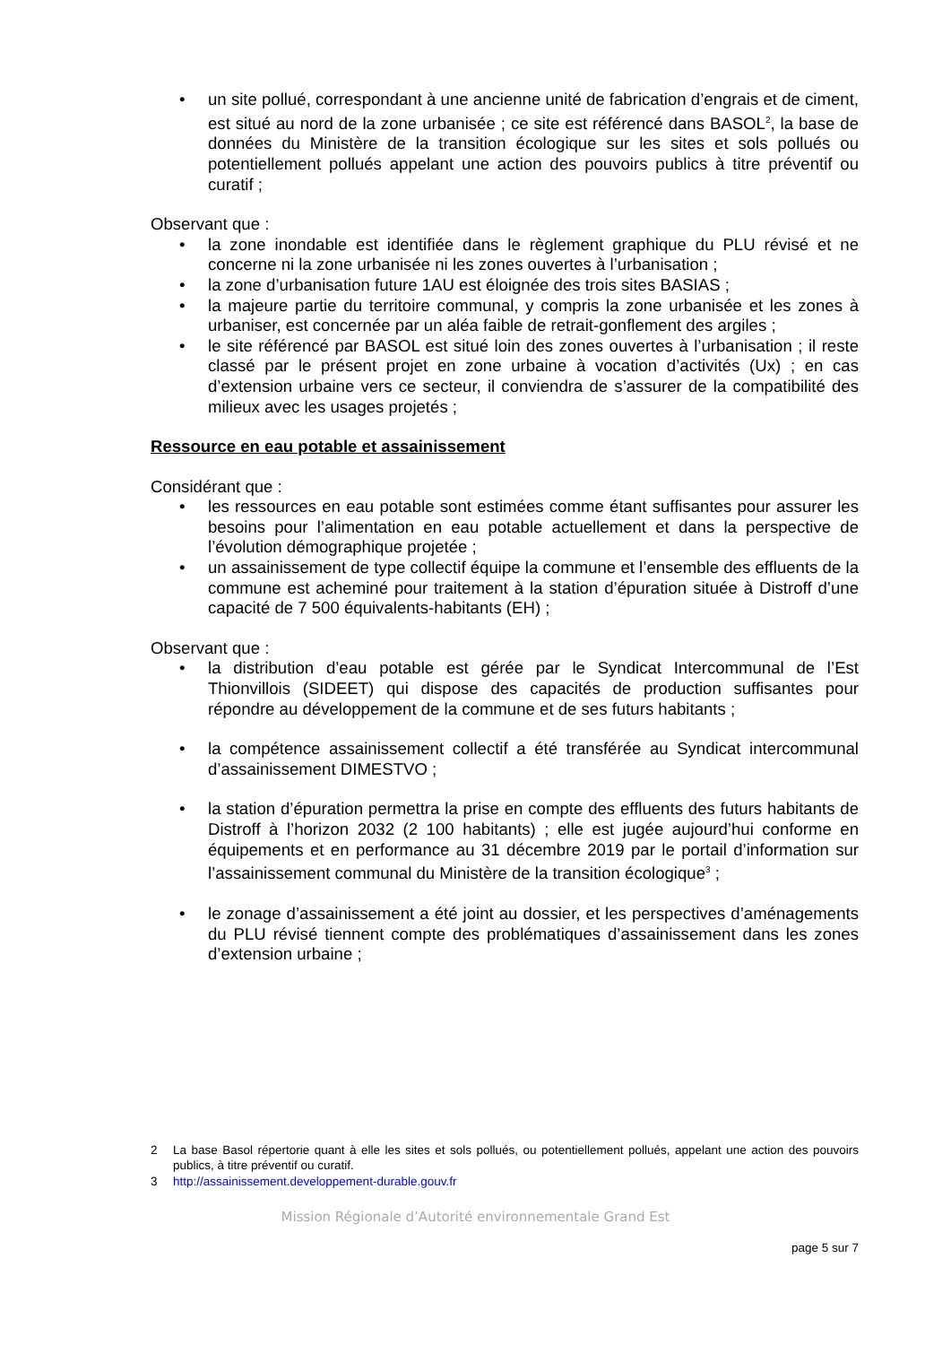• un site pollué, correspondant à une ancienne unité de fabrication d’engrais et de ciment, est situé au nord de la zone urbanisée ; ce site est référencé dans BASOL<sup>2</sup>, la base de données du Ministère de la transition écologique sur les sites et sols pollués ou potentiellement pollués appelant une action des pouvoirs publics à titre préventif ou curatif ;
Observant que :
• la zone inondable est identifiée dans le règlement graphique du PLU révisé et ne concerne ni la zone urbanisée ni les zones ouvertes à l’urbanisation ;
• la zone d’urbanisation future 1AU est éloignée des trois sites BASIAS ;
• la majeure partie du territoire communal, y compris la zone urbanisée et les zones à urbaniser, est concernée par un aléa faible de retrait-gonflement des argiles ;
• le site référencé par BASOL est situé loin des zones ouvertes à l’urbanisation ; il reste classé par le présent projet en zone urbaine à vocation d’activités (Ux) ; en cas d’extension urbaine vers ce secteur, il conviendra de s’assurer de la compatibilité des milieux avec les usages projetés ;
Ressource en eau potable et assainissement
Considérant que :
• les ressources en eau potable sont estimées comme étant suffisantes pour assurer les besoins pour l’alimentation en eau potable actuellement et dans la perspective de l’évolution démographique projetée ;
• un assainissement de type collectif équipe la commune et l’ensemble des effluents de la commune est acheminé pour traitement à la station d’épuration située à Distroff d’une capacité de 7 500 équivalents-habitants (EH) ;
Observant que :
• la distribution d’eau potable est gérée par le Syndicat Intercommunal de l’Est Thionvillois (SIDEET) qui dispose des capacités de production suffisantes pour répondre au développement de la commune et de ses futurs habitants ;
• la compétence assainissement collectif a été transférée au Syndicat intercommunal d’assainissement DIMESTVO ;
• la station d’épuration permettra la prise en compte des effluents des futurs habitants de Distroff à l’horizon 2032 (2 100 habitants) ; elle est jugée aujourd’hui conforme en équipements et en performance au 31 décembre 2019 par le portail d’information sur l’assainissement communal du Ministère de la transition écologique<sup>3</sup> ;
• le zonage d’assainissement a été joint au dossier, et les perspectives d’aménagements du PLU révisé tiennent compte des problématiques d’assainissement dans les zones d’extension urbaine ;
2 La base Basol répertorie quant à elle les sites et sols pollués, ou potentiellement pollués, appelant une action des pouvoirs publics, à titre préventif ou curatif.
3 http://assainissement.developpement-durable.gouv.fr
Mission Régionale d’Autorité environnementale Grand Est
page 5 sur 7